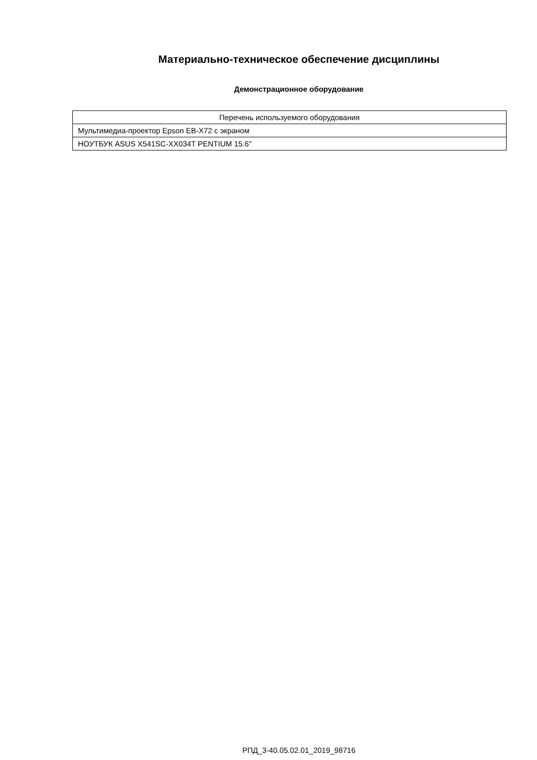Материально-техническое обеспечение дисциплины
Демонстрационное оборудование
| Перечень используемого оборудования |
| Мультимедиа-проектор Epson EB-X72 с экраном |
| НОУТБУК ASUS X541SC-XX034T PENTIUM 15.6'' |
РПД_3-40.05.02.01_2019_98716